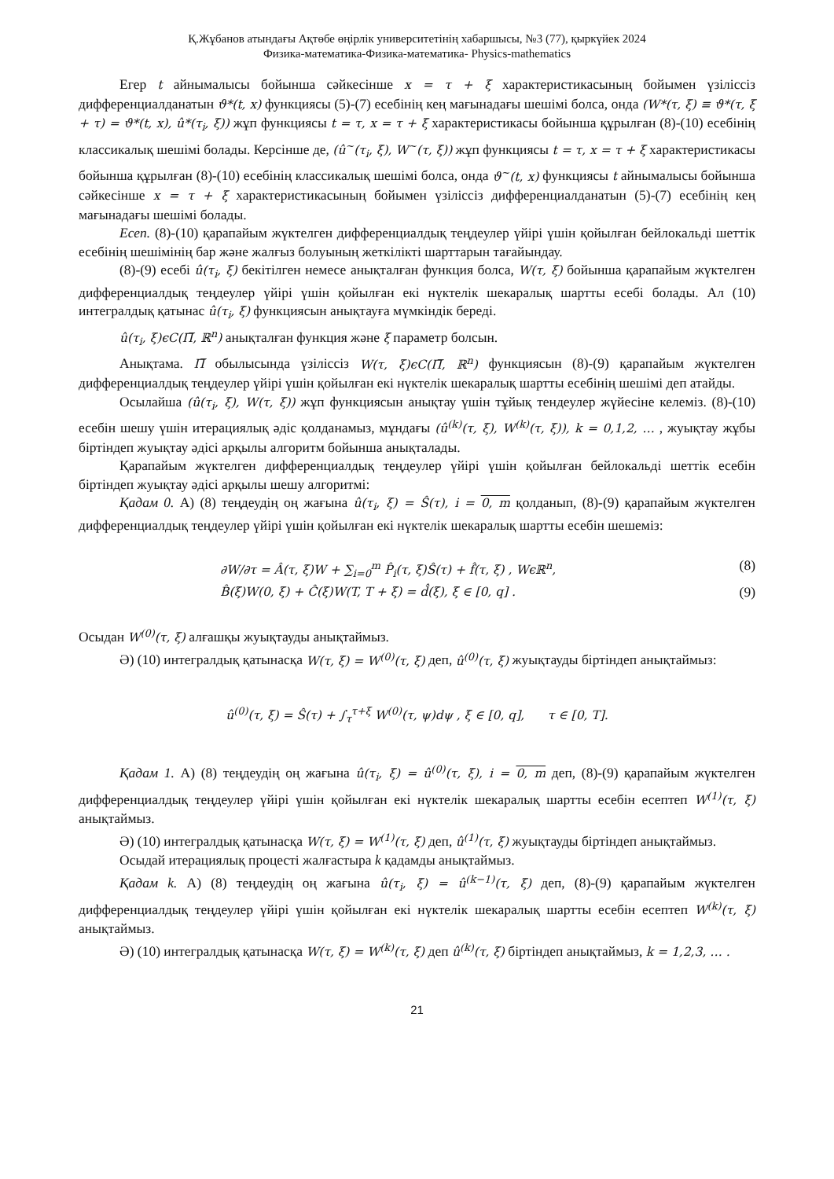Қ.Жұбанов атындағы Ақтөбе өңірлік университетінің хабаршысы, №3 (77), қыркүйек 2024
Физика-математика-Физика-математика- Physics-mathematics
Егер t айнымалысы бойынша сәйкесінше x = τ + ξ характеристикасының бойымен үзіліссіз дифференциалданатын ϑ*(t, x) функциясы (5)-(7) есебінің кең мағынадағы шешімі болса, онда (W*(τ, ξ) ≡ ϑ*(τ, ξ + τ) = ϑ*(t, x), û*(τ<sub>i</sub>, ξ)) жұп функциясы t = τ, x = τ + ξ характеристикасы бойынша құрылған (8)-(10) есебінің классикалық шешімі болады. Керсінше де, (û<sup>~</sup>(τ<sub>i</sub>, ξ), W<sup>~</sup>(τ, ξ)) жұп функциясы t = τ, x = τ + ξ характеристикасы бойынша құрылған (8)-(10) есебінің классикалық шешімі болса, онда ϑ<sup>~</sup>(t, x) функциясы t айнымалысы бойынша сәйкесінше x = τ + ξ характеристикасының бойымен үзіліссіз дифференциалданатын (5)-(7) есебінің кең мағынадағы шешімі болады.
Есеп. (8)-(10) қарапайым жүктелген дифференциалдық теңдеулер үйірі үшін қойылған бейлокальді шеттік есебінің шешімінің бар және жалғыз болуының жеткілікті шарттарын тағайындау.
(8)-(9) есебі û(τ<sub>i</sub>, ξ) бекітілген немесе анықталған функция болса, W(τ, ξ) бойынша қарапайым жүктелген дифференциалдық теңдеулер үйірі үшін қойылған екі нүктелік шекаралық шартты есебі болады. Ал (10) интегралдық қатынас û(τ<sub>i</sub>, ξ) функциясын анықтауға мүмкіндік береді.
û(τ<sub>i</sub>, ξ)ϵC(Π̅, ℝ<sup>n</sup>) анықталған функция және ξ параметр болсын.
Анықтама. Π̅ обылысында үзіліссіз W(τ, ξ)ϵC(Π̅, ℝ<sup>n</sup>) функциясын (8)-(9) қарапайым жүктелген дифференциалдық теңдеулер үйірі үшін қойылған екі нүктелік шекаралық шартты есебінің шешімі деп атайды.
Осылайша (û(τ<sub>i</sub>, ξ), W(τ, ξ)) жұп функциясын анықтау үшін тұйық тендеулер жүйесіне келеміз. (8)-(10) есебін шешу үшін итерациялық әдіс қолданамыз, мұндағы (û<sup>(k)</sup>(τ, ξ), W<sup>(k)</sup>(τ, ξ)), k = 0,1,2, … , жуықтау жұбы біртіндеп жуықтау әдісі арқылы алгоритм бойынша анықталады.
Қарапайым жүктелген дифференциалдық теңдеулер үйірі үшін қойылған бейлокальді шеттік есебін біртіндеп жуықтау әдісі арқылы шешу алгоритмі:
Қадам 0. А) (8) теңдеудің оң жағына û(τ<sub>i</sub>, ξ) = Ŝ(τ), i = 0, m қолданып, (8)-(9) қарапайым жүктелген дифференциалдық теңдеулер үйірі үшін қойылған екі нүктелік шекаралық шартты есебін шешеміз:
∂W/∂τ = Â(τ, ξ)W + ∑<sub>i=0</sub><sup>m</sup> P̂<sub>i</sub>(τ, ξ)Ŝ(τ) + f̂(τ, ξ) , Wϵℝ<sup>n</sup>, (8)
B̂(ξ)W(0, ξ) + Ĉ(ξ)W(T, T + ξ) = d̂(ξ), ξ ∈ [0, q] . (9)
Осыдан W<sup>(0)</sup>(τ, ξ) алғашқы жуықтауды анықтаймыз.
Ә) (10) интегралдық қатынасқа W(τ, ξ) = W<sup>(0)</sup>(τ, ξ) деп, û<sup>(0)</sup>(τ, ξ) жуықтауды біртіндеп анықтаймыз:
û<sup>(0)</sup>(τ, ξ) = Ŝ(τ) + ∫<sub>τ</sub><sup>τ+ξ</sup> W<sup>(0)</sup>(τ, ψ)dψ , ξ ∈ [0, q], τ ∈ [0, T].
Қадам 1. А) (8) теңдеудің оң жағына û(τ<sub>i</sub>, ξ) = û<sup>(0)</sup>(τ, ξ), i = 0, m деп, (8)-(9) қарапайым жүктелген дифференциалдық теңдеулер үйірі үшін қойылған екі нүктелік шекаралық шартты есебін есептеп W<sup>(1)</sup>(τ, ξ) анықтаймыз.
Ә) (10) интегралдық қатынасқа W(τ, ξ) = W<sup>(1)</sup>(τ, ξ) деп, û<sup>(1)</sup>(τ, ξ) жуықтауды біртіндеп анықтаймыз.
Осыдай итерациялық процесті жалғастыра k қадамды анықтаймыз.
Қадам k. А) (8) теңдеудің оң жағына û(τ<sub>i</sub>, ξ) = û<sup>(k−1)</sup>(τ, ξ) деп, (8)-(9) қарапайым жүктелген дифференциалдық теңдеулер үйірі үшін қойылған екі нүктелік шекаралық шартты есебін есептеп W<sup>(k)</sup>(τ, ξ) анықтаймыз.
Ә) (10) интегралдық қатынасқа W(τ, ξ) = W<sup>(k)</sup>(τ, ξ) деп û<sup>(k)</sup>(τ, ξ) біртіндеп анықтаймыз, k = 1,2,3, … .
21